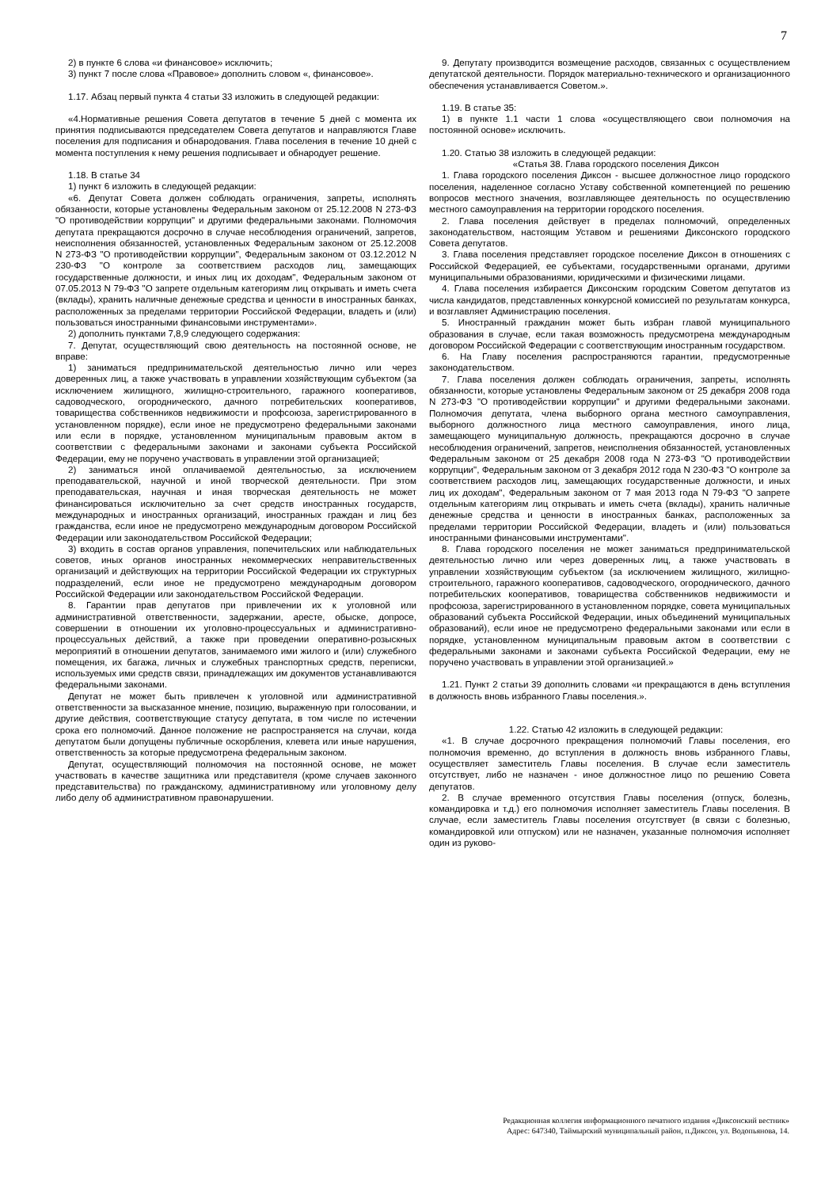7
2) в пункте 6 слова «и финансовое» исключить;
3) пункт 7 после слова «Правовое» дополнить словом «, финансовое».
1.17. Абзац первый пункта 4 статьи 33 изложить в следующей редакции:
«4.Нормативные решения Совета депутатов в течение 5 дней с момента их принятия подписываются председателем Совета депутатов и направляются Главе поселения для подписания и обнародования. Глава поселения в течение 10 дней с момента поступления к нему решения подписывает и обнародует решение.
1.18. В статье 34
1) пункт 6 изложить в следующей редакции:
«6. Депутат Совета должен соблюдать ограничения, запреты, исполнять обязанности, которые установлены Федеральным законом от 25.12.2008 N 273-ФЗ "О противодействии коррупции" и другими федеральными законами. Полномочия депутата прекращаются досрочно в случае несоблюдения ограничений, запретов, неисполнения обязанностей, установленных Федеральным законом от 25.12.2008 N 273-ФЗ "О противодействии коррупции", Федеральным законом от 03.12.2012 N 230-ФЗ "О контроле за соответствием расходов лиц, замещающих государственные должности, и иных лиц их доходам", Федеральным законом от 07.05.2013 N 79-ФЗ "О запрете отдельным категориям лиц открывать и иметь счета (вклады), хранить наличные денежные средства и ценности в иностранных банках, расположенных за пределами территории Российской Федерации, владеть и (или) пользоваться иностранными финансовыми инструментами».
2) дополнить пунктами 7,8,9 следующего содержания:
7. Депутат, осуществляющий свою деятельность на постоянной основе, не вправе:
1) заниматься предпринимательской деятельностью лично или через доверенных лиц, а также участвовать в управлении хозяйствующим субъектом (за исключением жилищного, жилищно-строительного, гаражного кооперативов, садоводческого, огороднического, дачного потребительских кооперативов, товарищества собственников недвижимости и профсоюза, зарегистрированного в установленном порядке), если иное не предусмотрено федеральными законами или если в порядке, установленном муниципальным правовым актом в соответствии с федеральными законами и законами субъекта Российской Федерации, ему не поручено участвовать в управлении этой организацией;
2) заниматься иной оплачиваемой деятельностью, за исключением преподавательской, научной и иной творческой деятельности. При этом преподавательская, научная и иная творческая деятельность не может финансироваться исключительно за счет средств иностранных государств, международных и иностранных организаций, иностранных граждан и лиц без гражданства, если иное не предусмотрено международным договором Российской Федерации или законодательством Российской Федерации;
3) входить в состав органов управления, попечительских или наблюдательных советов, иных органов иностранных некоммерческих неправительственных организаций и действующих на территории Российской Федерации их структурных подразделений, если иное не предусмотрено международным договором Российской Федерации или законодательством Российской Федерации.
8. Гарантии прав депутатов при привлечении их к уголовной или административной ответственности, задержании, аресте, обыске, допросе, совершении в отношении их уголовно-процессуальных и административно-процессуальных действий, а также при проведении оперативно-розыскных мероприятий в отношении депутатов, занимаемого ими жилого и (или) служебного помещения, их багажа, личных и служебных транспортных средств, переписки, используемых ими средств связи, принадлежащих им документов устанавливаются федеральными законами.
Депутат не может быть привлечен к уголовной или административной ответственности за высказанное мнение, позицию, выраженную при голосовании, и другие действия, соответствующие статусу депутата, в том числе по истечении срока его полномочий. Данное положение не распространяется на случаи, когда депутатом были допущены публичные оскорбления, клевета или иные нарушения, ответственность за которые предусмотрена федеральным законом.
Депутат, осуществляющий полномочия на постоянной основе, не может участвовать в качестве защитника или представителя (кроме случаев законного представительства) по гражданскому, административному или уголовному делу либо делу об административном правонарушении.
9. Депутату производится возмещение расходов, связанных с осуществлением депутатской деятельности. Порядок материально-технического и организационного обеспечения устанавливается Советом.».
1.19. В статье 35:
1) в пункте 1.1 части 1 слова «осуществляющего свои полномочия на постоянной основе» исключить.
1.20. Статью 38 изложить в следующей редакции:
«Статья 38. Глава городского поселения Диксон
1. Глава городского поселения Диксон - высшее должностное лицо городского поселения, наделенное согласно Уставу собственной компетенцией по решению вопросов местного значения, возглавляющее деятельность по осуществлению местного самоуправления на территории городского поселения.
2. Глава поселения действует в пределах полномочий, определенных законодательством, настоящим Уставом и решениями Диксонского городского Совета депутатов.
3. Глава поселения представляет городское поселение Диксон в отношениях с Российской Федерацией, ее субъектами, государственными органами, другими муниципальными образованиями, юридическими и физическими лицами.
4. Глава поселения избирается Диксонским городским Советом депутатов из числа кандидатов, представленных конкурсной комиссией по результатам конкурса, и возглавляет Администрацию поселения.
5. Иностранный гражданин может быть избран главой муниципального образования в случае, если такая возможность предусмотрена международным договором Российской Федерации с соответствующим иностранным государством.
6. На Главу поселения распространяются гарантии, предусмотренные законодательством.
7. Глава поселения должен соблюдать ограничения, запреты, исполнять обязанности, которые установлены Федеральным законом от 25 декабря 2008 года N 273-ФЗ "О противодействии коррупции" и другими федеральными законами. Полномочия депутата, члена выборного органа местного самоуправления, выборного должностного лица местного самоуправления, иного лица, замещающего муниципальную должность, прекращаются досрочно в случае несоблюдения ограничений, запретов, неисполнения обязанностей, установленных Федеральным законом от 25 декабря 2008 года N 273-ФЗ "О противодействии коррупции", Федеральным законом от 3 декабря 2012 года N 230-ФЗ "О контроле за соответствием расходов лиц, замещающих государственные должности, и иных лиц их доходам", Федеральным законом от 7 мая 2013 года N 79-ФЗ "О запрете отдельным категориям лиц открывать и иметь счета (вклады), хранить наличные денежные средства и ценности в иностранных банках, расположенных за пределами территории Российской Федерации, владеть и (или) пользоваться иностранными финансовыми инструментами".
8. Глава городского поселения не может заниматься предпринимательской деятельностью лично или через доверенных лиц, а также участвовать в управлении хозяйствующим субъектом (за исключением жилищного, жилищно-строительного, гаражного кооперативов, садоводческого, огороднического, дачного потребительских кооперативов, товарищества собственников недвижимости и профсоюза, зарегистрированного в установленном порядке, совета муниципальных образований субъекта Российской Федерации, иных объединений муниципальных образований), если иное не предусмотрено федеральными законами или если в порядке, установленном муниципальным правовым актом в соответствии с федеральными законами и законами субъекта Российской Федерации, ему не поручено участвовать в управлении этой организацией.»
1.21. Пункт 2 статьи 39 дополнить словами «и прекращаются в день вступления в должность вновь избранного Главы поселения.».
1.22. Статью 42 изложить в следующей редакции:
«1. В случае досрочного прекращения полномочий Главы поселения, его полномочия временно, до вступления в должность вновь избранного Главы, осуществляет заместитель Главы поселения. В случае если заместитель отсутствует, либо не назначен - иное должностное лицо по решению Совета депутатов.
2. В случае временного отсутствия Главы поселения (отпуск, болезнь, командировка и т.д.) его полномочия исполняет заместитель Главы поселения. В случае, если заместитель Главы поселения отсутствует (в связи с болезнью, командировкой или отпуском) или не назначен, указанные полномочия исполняет один из руково-
Редакционная коллегия информационного печатного издания «Диксонский вестник»
Адрес: 647340, Таймырский муниципальный район, п.Диксон, ул. Водопьянова, 14.